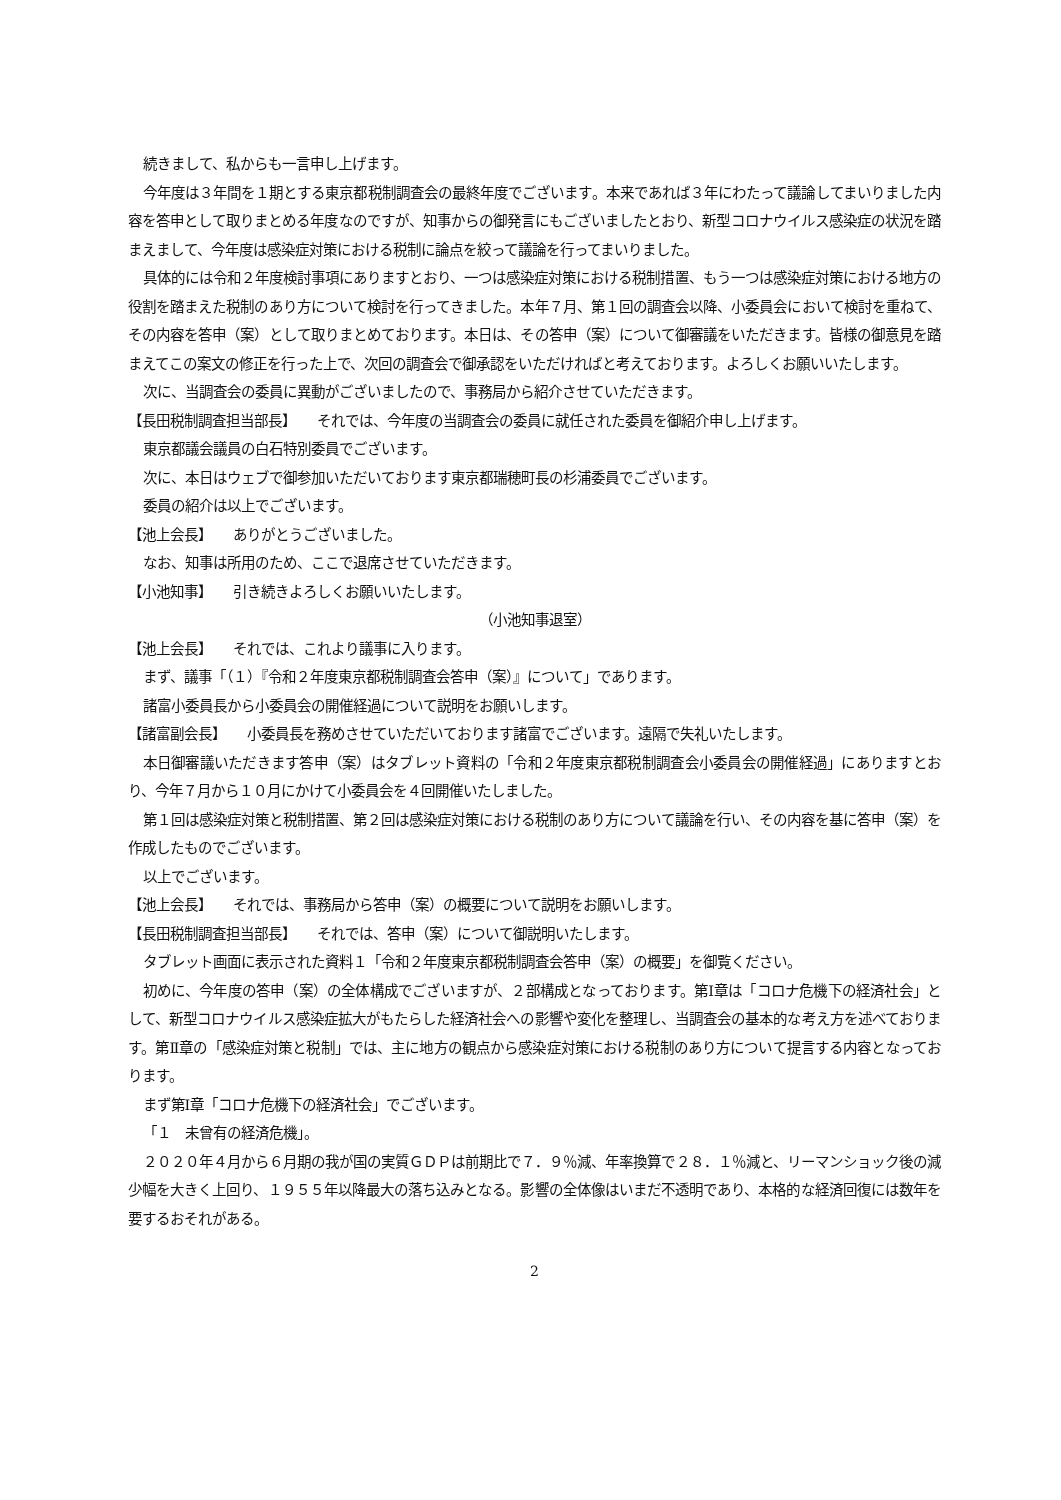続きまして、私からも一言申し上げます。
今年度は３年間を１期とする東京都税制調査会の最終年度でございます。本来であれば３年にわたって議論してまいりました内容を答申として取りまとめる年度なのですが、知事からの御発言にもございましたとおり、新型コロナウイルス感染症の状況を踏まえまして、今年度は感染症対策における税制に論点を絞って議論を行ってまいりました。
具体的には令和２年度検討事項にありますとおり、一つは感染症対策における税制措置、もう一つは感染症対策における地方の役割を踏まえた税制のあり方について検討を行ってきました。本年７月、第１回の調査会以降、小委員会において検討を重ねて、その内容を答申（案）として取りまとめております。本日は、その答申（案）について御審議をいただきます。皆様の御意見を踏まえてこの案文の修正を行った上で、次回の調査会で御承認をいただければと考えております。よろしくお願いいたします。
次に、当調査会の委員に異動がございましたので、事務局から紹介させていただきます。
【長田税制調査担当部長】　　それでは、今年度の当調査会の委員に就任された委員を御紹介申し上げます。
東京都議会議員の白石特別委員でございます。
次に、本日はウェブで御参加いただいております東京都瑞穂町長の杉浦委員でございます。
委員の紹介は以上でございます。
【池上会長】　　ありがとうございました。
なお、知事は所用のため、ここで退席させていただきます。
【小池知事】　　引き続きよろしくお願いいたします。
（小池知事退室）
【池上会長】　　それでは、これより議事に入ります。
まず、議事「（１）『令和２年度東京都税制調査会答申（案）』について」であります。
諸富小委員長から小委員会の開催経過について説明をお願いします。
【諸富副会長】　　小委員長を務めさせていただいております諸富でございます。遠隔で失礼いたします。
本日御審議いただきます答申（案）はタブレット資料の「令和２年度東京都税制調査会小委員会の開催経過」にありますとおり、今年７月から１０月にかけて小委員会を４回開催いたしました。
第１回は感染症対策と税制措置、第２回は感染症対策における税制のあり方について議論を行い、その内容を基に答申（案）を作成したものでございます。
以上でございます。
【池上会長】　　それでは、事務局から答申（案）の概要について説明をお願いします。
【長田税制調査担当部長】　　それでは、答申（案）について御説明いたします。
タブレット画面に表示された資料１「令和２年度東京都税制調査会答申（案）の概要」を御覧ください。
初めに、今年度の答申（案）の全体構成でございますが、２部構成となっております。第Ⅰ章は「コロナ危機下の経済社会」として、新型コロナウイルス感染症拡大がもたらした経済社会への影響や変化を整理し、当調査会の基本的な考え方を述べております。第Ⅱ章の「感染症対策と税制」では、主に地方の観点から感染症対策における税制のあり方について提言する内容となっております。
まず第Ⅰ章「コロナ危機下の経済社会」でございます。
「１　未曾有の経済危機」。
２０２０年４月から６月期の我が国の実質ＧＤＰは前期比で７．９％減、年率換算で２８．１％減と、リーマンショック後の減少幅を大きく上回り、１９５５年以降最大の落ち込みとなる。影響の全体像はいまだ不透明であり、本格的な経済回復には数年を要するおそれがある。
2